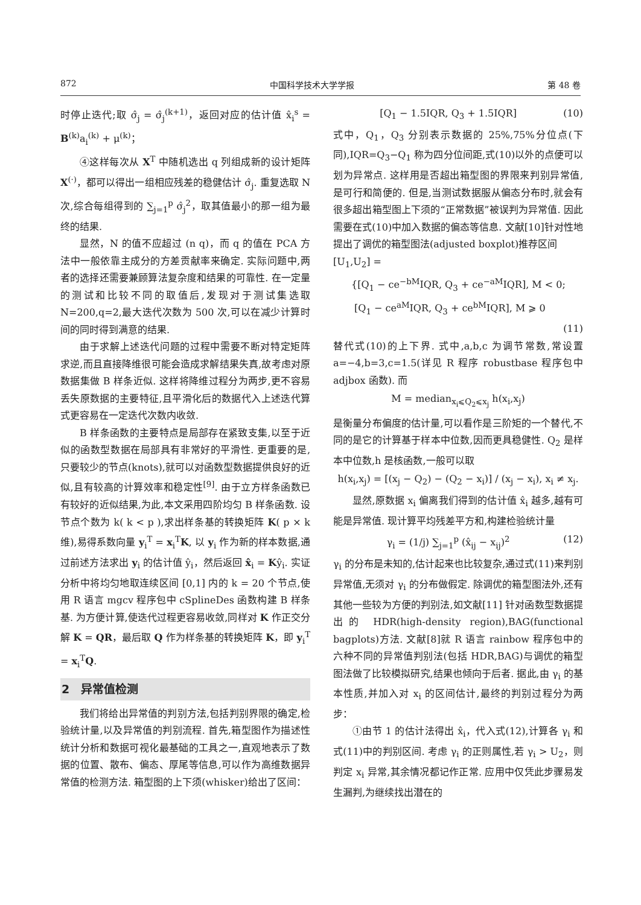872 中国科学技术大学学报 第 48 卷
时停止迭代;取 σ̂<sub>j</sub> = σ̂<sub>j</sub><sup>(k+1)</sup>，返回对应的估计值 x̂<sub>i</sub><sup>s</sup> = B<sup>(k)</sup>a<sub>i</sub><sup>(k)</sup> + μ<sup>(k)</sup>；
④这样每次从 X<sup>T</sup> 中随机选出 q 列组成新的设计矩阵 X<sup>(·)</sup>，都可以得出一组相应残差的稳健估计 σ̂<sub>j</sub>. 重复选取 N 次,综合每组得到的 ∑<sub>j=1</sub><sup>p</sup> σ̂<sub>j</sub><sup>2</sup>，取其值最小的那一组为最终的结果.
显然，N 的值不应超过 (n q)，而 q 的值在 PCA 方法中一般依靠主成分的方差贡献率来确定. 实际问题中,两者的选择还需要兼顾算法复杂度和结果的可靠性. 在一定量的测试和比较不同的取值后,发现对于测试集选取 N=200,q=2,最大迭代次数为 500 次,可以在减少计算时间的同时得到满意的结果.
由于求解上述迭代问题的过程中需要不断对特定矩阵求逆,而且直接降维很可能会造成求解结果失真,故考虑对原数据集做 B 样条近似. 这样将降维过程分为两步,更不容易丢失原数据的主要特征,且平滑化后的数据代入上述迭代算式更容易在一定迭代次数内收敛.
B 样条函数的主要特点是局部存在紧致支集,以至于近似的函数型数据在局部具有非常好的平滑性. 更重要的是,只要较少的节点(knots),就可以对函数型数据提供良好的近似,且有较高的计算效率和稳定性<sup>[9]</sup>. 由于立方样条函数已有较好的近似结果,为此,本文采用四阶均匀 B 样条函数. 设节点个数为 k( k < p ),求出样条基的转换矩阵 K( p × k 维),易得系数向量 y<sub>i</sub><sup>T</sup> = x<sub>i</sub><sup>T</sup>K, 以 y<sub>i</sub> 作为新的样本数据,通过前述方法求出 y<sub>i</sub> 的估计值 ŷ<sub>i</sub>，然后返回 x̂<sub>i</sub> = Kŷ<sub>i</sub>. 实证分析中将均匀地取连续区间 [0,1] 内的 k = 20 个节点,使用 R 语言 mgcv 程序包中 cSplineDes 函数构建 B 样条基. 为方便计算,使迭代过程更容易收敛,同样对 K 作正交分解 K = QR，最后取 Q 作为样条基的转换矩阵 K，即 y<sub>i</sub><sup>T</sup> = x<sub>i</sub><sup>T</sup>Q.
2　异常值检测
我们将给出异常值的判别方法,包括判别界限的确定,检验统计量,以及异常值的判别流程. 首先,箱型图作为描述性统计分析和数据可视化最基础的工具之一,直观地表示了数据的位置、散布、偏态、厚尾等信息,可以作为高维数据异常值的检测方法. 箱型图的上下须(whisker)给出了区间：
[Q<sub>1</sub> − 1.5IQR, Q<sub>3</sub> + 1.5IQR] (10)
式中，Q<sub>1</sub>，Q<sub>3</sub> 分别表示数据的 25%,75%分位点(下同),IQR=Q<sub>3</sub>−Q<sub>1</sub> 称为四分位间距,式(10)以外的点便可以划为异常点. 这样用是否超出箱型图的界限来判别异常值,是可行和简便的. 但是,当测试数据服从偏态分布时,就会有很多超出箱型图上下须的“正常数据”被误判为异常值. 因此需要在式(10)中加入数据的偏态等信息. 文献[10]针对性地提出了调优的箱型图法(adjusted boxplot)推荐区间
[U<sub>1</sub>,U<sub>2</sub>] =
{[Q<sub>1</sub> − ce<sup>−bM</sup>IQR, Q<sub>3</sub> + ce<sup>−aM</sup>IQR], M < 0;
[Q<sub>1</sub> − ce<sup>aM</sup>IQR, Q<sub>3</sub> + ce<sup>bM</sup>IQR], M ⩾ 0
(11)
替代式(10)的上下界. 式中,a,b,c 为调节常数,常设置 a=−4,b=3,c=1.5(详见 R 程序 robustbase 程序包中 adjbox 函数). 而
M = median<sub>x<sub>i</sub>⩽Q<sub>2</sub>⩽x<sub>j</sub></sub> h(x<sub>i</sub>,x<sub>j</sub>)
是衡量分布偏度的估计量,可以看作是三阶矩的一个替代,不同的是它的计算基于样本中位数,因而更具稳健性. Q<sub>2</sub> 是样本中位数,h 是核函数,一般可以取
h(x<sub>i</sub>,x<sub>j</sub>) = [(x<sub>j</sub> − Q<sub>2</sub>) − (Q<sub>2</sub> − x<sub>i</sub>)] / (x<sub>j</sub> − x<sub>i</sub>), x<sub>i</sub> ≠ x<sub>j</sub>.
显然,原数据 x<sub>i</sub> 偏离我们得到的估计值 x̂<sub>i</sub> 越多,越有可能是异常值. 现计算平均残差平方和,构建检验统计量
γ<sub>i</sub> = (1/j) ∑<sub>j=1</sub><sup>p</sup> (x̂<sub>ij</sub> − x<sub>ij</sub>)<sup>2</sup> (12)
γ<sub>i</sub> 的分布是未知的,估计起来也比较复杂,通过式(11)来判别异常值,无须对 γ<sub>i</sub> 的分布做假定. 除调优的箱型图法外,还有其他一些较为方便的判别法,如文献[11] 针对函数型数据提出的 HDR(high-density region),BAG(functional bagplots)方法. 文献[8]就 R 语言 rainbow 程序包中的六种不同的异常值判别法(包括 HDR,BAG)与调优的箱型图法做了比较模拟研究,结果也倾向于后者. 据此,由 γ<sub>i</sub> 的基本性质,并加入对 x<sub>i</sub> 的区间估计,最终的判别过程分为两步：
①由节 1 的估计法得出 x̂<sub>i</sub>，代入式(12),计算各 γ<sub>i</sub> 和式(11)中的判别区间. 考虑 γ<sub>i</sub> 的正则属性,若 γ<sub>i</sub> > U<sub>2</sub>，则判定 x<sub>i</sub> 异常,其余情况都记作正常. 应用中仅凭此步骤易发生漏判,为继续找出潜在的